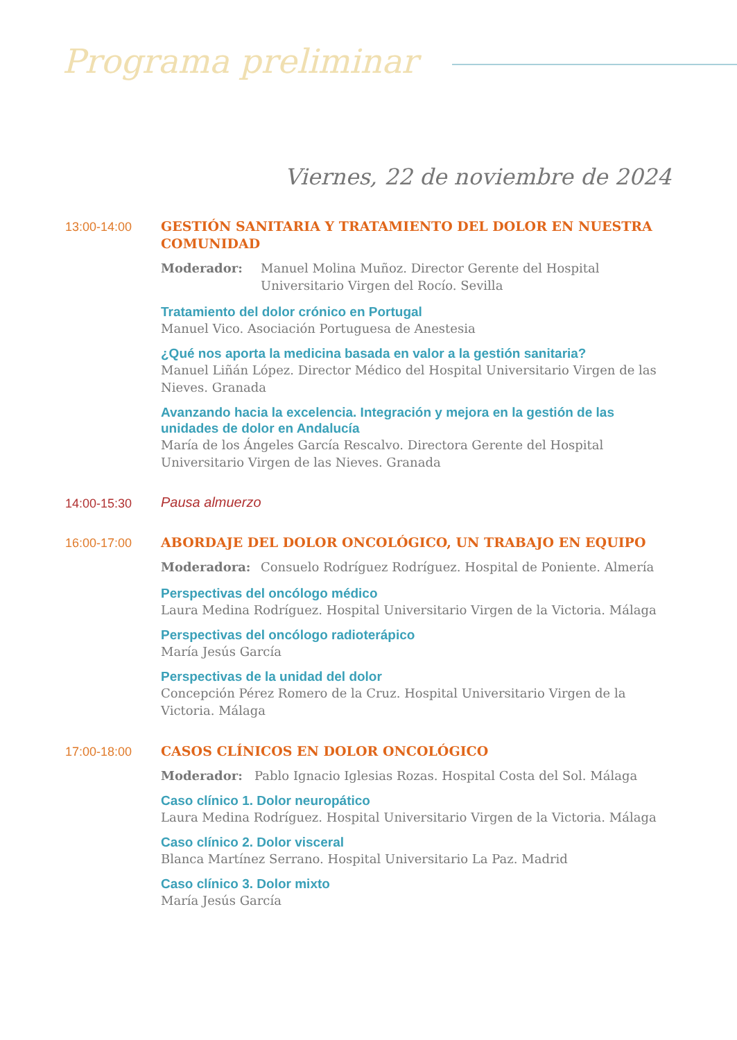Programa preliminar
Viernes, 22 de noviembre de 2024
13:00-14:00
GESTIÓN SANITARIA Y TRATAMIENTO DEL DOLOR EN NUESTRA COMUNIDAD
Moderador: Manuel Molina Muñoz. Director Gerente del Hospital Universitario Virgen del Rocío. Sevilla
Tratamiento del dolor crónico en Portugal
Manuel Vico. Asociación Portuguesa de Anestesia
¿Qué nos aporta la medicina basada en valor a la gestión sanitaria?
Manuel Liñán López. Director Médico del Hospital Universitario Virgen de las Nieves. Granada
Avanzando hacia la excelencia. Integración y mejora en la gestión de las unidades de dolor en Andalucía
María de los Ángeles García Rescalvo. Directora Gerente del Hospital Universitario Virgen de las Nieves. Granada
14:00-15:30
Pausa almuerzo
16:00-17:00
ABORDAJE DEL DOLOR ONCOLÓGICO, UN TRABAJO EN EQUIPO
Moderadora: Consuelo Rodríguez Rodríguez. Hospital de Poniente. Almería
Perspectivas del oncólogo médico
Laura Medina Rodríguez. Hospital Universitario Virgen de la Victoria. Málaga
Perspectivas del oncólogo radioterápico
María Jesús García
Perspectivas de la unidad del dolor
Concepción Pérez Romero de la Cruz. Hospital Universitario Virgen de la Victoria. Málaga
17:00-18:00
CASOS CLÍNICOS EN DOLOR ONCOLÓGICO
Moderador: Pablo Ignacio Iglesias Rozas. Hospital Costa del Sol. Málaga
Caso clínico 1. Dolor neuropático
Laura Medina Rodríguez. Hospital Universitario Virgen de la Victoria. Málaga
Caso clínico 2. Dolor visceral
Blanca Martínez Serrano. Hospital Universitario La Paz. Madrid
Caso clínico 3. Dolor mixto
María Jesús García